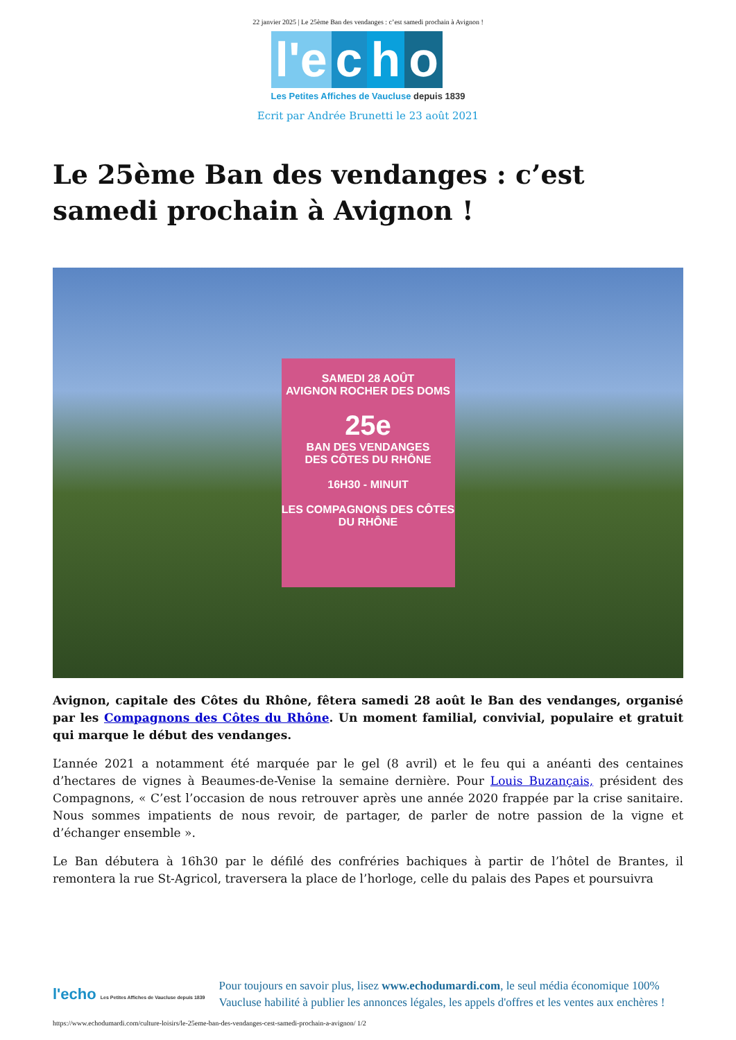22 janvier 2025 | Le 25ème Ban des vendanges : c’est samedi prochain à Avignon !
l'e c h o
Les Petites Affiches de Vaucluse depuis 1839
Ecrit par Andrée Brunetti le 23 août 2021
Le 25ème Ban des vendanges : c’est samedi prochain à Avignon !
SAMEDI 28 AOÛT
AVIGNON ROCHER DES DOMS
25e
BAN DES VENDANGES
DES CÔTES DU RHÔNE
16H30 - MINUIT
LES COMPAGNONS DES CÔTES DU RHÔNE
Avignon, capitale des Côtes du Rhône, fêtera samedi 28 août le Ban des vendanges, organisé par les Compagnons des Côtes du Rhône. Un moment familial, convivial, populaire et gratuit qui marque le début des vendanges.
L’année 2021 a notamment été marquée par le gel (8 avril) et le feu qui a anéanti des centaines d’hectares de vignes à Beaumes-de-Venise la semaine dernière. Pour Louis Buzançais, président des Compagnons, « C’est l’occasion de nous retrouver après une année 2020 frappée par la crise sanitaire. Nous sommes impatients de nous revoir, de partager, de parler de notre passion de la vigne et d’échanger ensemble ».
Le Ban débutera à 16h30 par le défilé des confréries bachiques à partir de l’hôtel de Brantes, il remontera la rue St-Agricol, traversera la place de l’horloge, celle du palais des Papes et poursuivra
l'echo Les Petites Affiches de Vaucluse depuis 1839
Pour toujours en savoir plus, lisez www.echodumardi.com, le seul média économique 100% Vaucluse habilité à publier les annonces légales, les appels d'offres et les ventes aux enchères !
https://www.echodumardi.com/culture-loisirs/le-25eme-ban-des-vendanges-cest-samedi-prochain-a-avignon/ 1/2